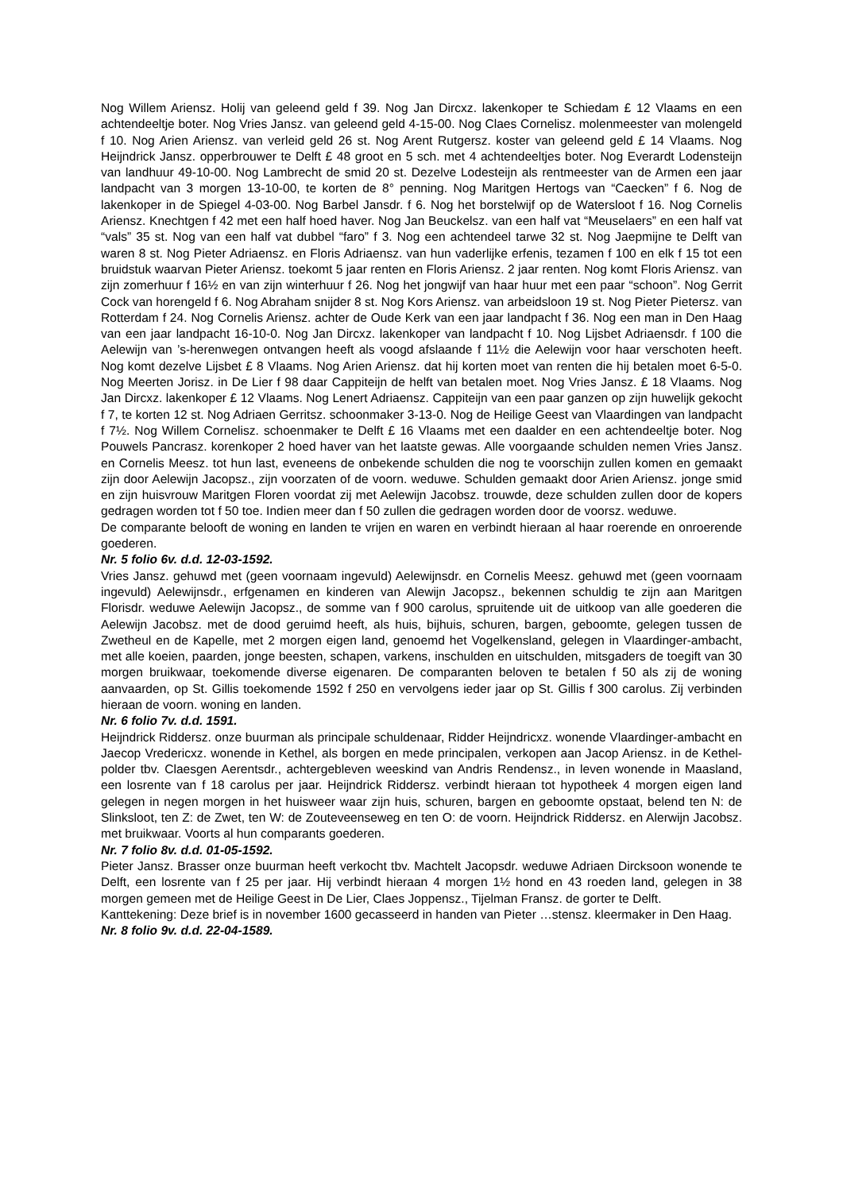Nog Willem Ariensz. Holij van geleend geld f 39. Nog Jan Dircxz. lakenkoper te Schiedam £ 12 Vlaams en een achtendeeltje boter. Nog Vries Jansz. van geleend geld 4-15-00. Nog Claes Cornelisz. molenmeester van molengeld f 10. Nog Arien Ariensz. van verleid geld 26 st. Nog Arent Rutgersz. koster van geleend geld £ 14 Vlaams. Nog Heijndrick Jansz. opperbrouwer te Delft £ 48 groot en 5 sch. met 4 achtendeeltjes boter. Nog Everardt Lodensteijn van landhuur 49-10-00. Nog Lambrecht de smid 20 st. Dezelve Lodesteijn als rentmeester van de Armen een jaar landpacht van 3 morgen 13-10-00, te korten de 8° penning. Nog Maritgen Hertogs van “Caecken” f 6. Nog de lakenkoper in de Spiegel 4-03-00. Nog Barbel Jansdr. f 6. Nog het borstelwijf op de Watersloot f 16. Nog Cornelis Ariensz. Knechtgen f 42 met een half hoed haver. Nog Jan Beuckelsz. van een half vat “Meuselaers” en een half vat “vals” 35 st. Nog van een half vat dubbel “faro” f 3. Nog een achtendeel tarwe 32 st. Nog Jaepmijne te Delft van waren 8 st. Nog Pieter Adriaensz. en Floris Adriaensz. van hun vaderlijke erfenis, tezamen f 100 en elk f 15 tot een bruidstuk waarvan Pieter Ariensz. toekomt 5 jaar renten en Floris Ariensz. 2 jaar renten. Nog komt Floris Ariensz. van zijn zomerhuur f 16½ en van zijn winterhuur f 26. Nog het jongwijf van haar huur met een paar “schoon”. Nog Gerrit Cock van horengeld f 6. Nog Abraham snijder 8 st. Nog Kors Ariensz. van arbeidsloon 19 st. Nog Pieter Pietersz. van Rotterdam f 24. Nog Cornelis Ariensz. achter de Oude Kerk van een jaar landpacht f 36. Nog een man in Den Haag van een jaar landpacht 16-10-0. Nog Jan Dircxz. lakenkoper van landpacht f 10. Nog Lijsbet Adriaensdr. f 100 die Aelewijn van ’s-herenwegen ontvangen heeft als voogd afslaande f 11½ die Aelewijn voor haar verschoten heeft. Nog komt dezelve Lijsbet £ 8 Vlaams. Nog Arien Ariensz. dat hij korten moet van renten die hij betalen moet 6-5-0. Nog Meerten Jorisz. in De Lier f 98 daar Cappiteijn de helft van betalen moet. Nog Vries Jansz. £ 18 Vlaams. Nog Jan Dircxz. lakenkoper £ 12 Vlaams. Nog Lenert Adriaensz. Cappiteijn van een paar ganzen op zijn huwelijk gekocht f 7, te korten 12 st. Nog Adriaen Gerritsz. schoonmaker 3-13-0. Nog de Heilige Geest van Vlaardingen van landpacht f 7½. Nog Willem Cornelisz. schoenmaker te Delft £ 16 Vlaams met een daalder en een achtendeeltje boter. Nog Pouwels Pancrasz. korenkoper 2 hoed haver van het laatste gewas. Alle voorgaande schulden nemen Vries Jansz. en Cornelis Meesz. tot hun last, eveneens de onbekende schulden die nog te voorschijn zullen komen en gemaakt zijn door Aelewijn Jacopsz., zijn voorzaten of de voorn. weduwe. Schulden gemaakt door Arien Ariensz. jonge smid en zijn huisvrouw Maritgen Floren voordat zij met Aelewijn Jacobsz. trouwde, deze schulden zullen door de kopers gedragen worden tot f 50 toe. Indien meer dan f 50 zullen die gedragen worden door de voorsz. weduwe.
De comparante belooft de woning en landen te vrijen en waren en verbindt hieraan al haar roerende en onroerende goederen.
Nr. 5 folio 6v. d.d. 12-03-1592.
Vries Jansz. gehuwd met (geen voornaam ingevuld) Aelewijnsdr. en Cornelis Meesz. gehuwd met (geen voornaam ingevuld) Aelewijnsdr., erfgenamen en kinderen van Alewijn Jacopsz., bekennen schuldig te zijn aan Maritgen Florisdr. weduwe Aelewijn Jacopsz., de somme van f 900 carolus, spruitende uit de uitkoop van alle goederen die Aelewijn Jacobsz. met de dood geruimd heeft, als huis, bijhuis, schuren, bargen, geboomte, gelegen tussen de Zwetheul en de Kapelle, met 2 morgen eigen land, genoemd het Vogelkensland, gelegen in Vlaardinger-ambacht, met alle koeien, paarden, jonge beesten, schapen, varkens, inschulden en uitschulden, mitsgaders de toegift van 30 morgen bruikwaar, toekomende diverse eigenaren. De comparanten beloven te betalen f 50 als zij de woning aanvaarden, op St. Gillis toekomende 1592 f 250 en vervolgens ieder jaar op St. Gillis f 300 carolus. Zij verbinden hieraan de voorn. woning en landen.
Nr. 6 folio 7v. d.d. 1591.
Heijndrick Riddersz. onze buurman als principale schuldenaar, Ridder Heijndricxz. wonende Vlaardinger-ambacht en Jaecop Vredericxz. wonende in Kethel, als borgen en mede principalen, verkopen aan Jacop Ariensz. in de Kethel-polder tbv. Claesgen Aerentsdr., achtergebleven weeskind van Andris Rendensz., in leven wonende in Maasland, een losrente van f 18 carolus per jaar. Heijndrick Riddersz. verbindt hieraan tot hypotheek 4 morgen eigen land gelegen in negen morgen in het huisweer waar zijn huis, schuren, bargen en geboomte opstaat, belend ten N: de Slinksloot, ten Z: de Zwet, ten W: de Zouteveenseweg en ten O: de voorn. Heijndrick Riddersz. en Alerwijn Jacobsz. met bruikwaar. Voorts al hun comparants goederen.
Nr. 7 folio 8v. d.d. 01-05-1592.
Pieter Jansz. Brasser onze buurman heeft verkocht tbv. Machtelt Jacopsdr. weduwe Adriaen Dircksoon wonende te Delft, een losrente van f 25 per jaar. Hij verbindt hieraan 4 morgen 1½ hond en 43 roeden land, gelegen in 38 morgen gemeen met de Heilige Geest in De Lier, Claes Joppensz., Tijelman Fransz. de gorter te Delft.
Kanttekening: Deze brief is in november 1600 gecasseerd in handen van Pieter …stensz. kleermaker in Den Haag.
Nr. 8 folio 9v. d.d. 22-04-1589.